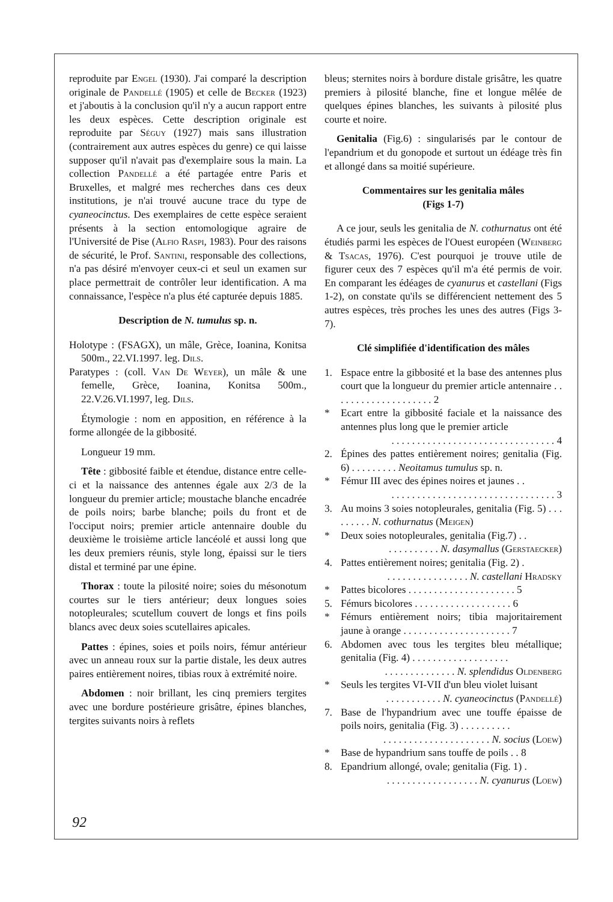reproduite par Engel (1930). J'ai comparé la description originale de Pandellé (1905) et celle de Becker (1923) et j'aboutis à la conclusion qu'il n'y a aucun rapport entre les deux espèces. Cette description originale est reproduite par Séguy (1927) mais sans illustration (contrairement aux autres espèces du genre) ce qui laisse supposer qu'il n'avait pas d'exemplaire sous la main. La collection Pandellé a été partagée entre Paris et Bruxelles, et malgré mes recherches dans ces deux institutions, je n'ai trouvé aucune trace du type de cyaneocinctus. Des exemplaires de cette espèce seraient présents à la section entomologique agraire de l'Université de Pise (Alfio Raspi, 1983). Pour des raisons de sécurité, le Prof. Santini, responsable des collections, n'a pas désiré m'envoyer ceux-ci et seul un examen sur place permettrait de contrôler leur identification. A ma connaissance, l'espèce n'a plus été capturée depuis 1885.
Description de N. tumulus sp. n.
Holotype : (FSAGX), un mâle, Grèce, Ioanina, Konitsa 500m., 22.VI.1997. leg. Dils.
Paratypes : (coll. Van De Weyer), un mâle & une femelle, Grèce, Ioanina, Konitsa 500m., 22.V.26.VI.1997, leg. Dils.
Étymologie : nom en apposition, en référence à la forme allongée de la gibbosité.
Longueur 19 mm.
Tête : gibbosité faible et étendue, distance entre celle-ci et la naissance des antennes égale aux 2/3 de la longueur du premier article; moustache blanche encadrée de poils noirs; barbe blanche; poils du front et de l'occiput noirs; premier article antennaire double du deuxième le troisième article lancéolé et aussi long que les deux premiers réunis, style long, épaissi sur le tiers distal et terminé par une épine.
Thorax : toute la pilosité noire; soies du mésonotum courtes sur le tiers antérieur; deux longues soies notopleurales; scutellum couvert de longs et fins poils blancs avec deux soies scutellaires apicales.
Pattes : épines, soies et poils noirs, fémur antérieur avec un anneau roux sur la partie distale, les deux autres paires entièrement noires, tibias roux à extrémité noire.
Abdomen : noir brillant, les cinq premiers tergites avec une bordure postérieure grisâtre, épines blanches, tergites suivants noirs à reflets
bleus; sternites noirs à bordure distale grisâtre, les quatre premiers à pilosité blanche, fine et longue mêlée de quelques épines blanches, les suivants à pilosité plus courte et noire.
Genitalia (Fig.6) : singularisés par le contour de l'epandrium et du gonopode et surtout un édéage très fin et allongé dans sa moitié supérieure.
Commentaires sur les genitalia mâles
(Figs 1-7)
A ce jour, seuls les genitalia de N. cothurnatus ont été étudiés parmi les espèces de l'Ouest européen (Weinberg & Tsacas, 1976). C'est pourquoi je trouve utile de figurer ceux des 7 espèces qu'il m'a été permis de voir. En comparant les édéages de cyanurus et castellani (Figs 1-2), on constate qu'ils se différencient nettement des 5 autres espèces, très proches les unes des autres (Figs 3-7).
Clé simplifiée d'identification des mâles
1. Espace entre la gibbosité et la base des antennes plus court que la longueur du premier article antennaire . . . . . . . . . . . . . . . . . . . . 2
* Ecart entre la gibbosité faciale et la naissance des antennes plus long que le premier article
. . . . . . . . . . . . . . . . . . . . . . . . . . . . . . . . 4
2. Épines des pattes entièrement noires; genitalia (Fig. 6) . . . . . . . . . Neoitamus tumulus sp. n.
* Fémur III avec des épines noires et jaunes . .
. . . . . . . . . . . . . . . . . . . . . . . . . . . . . . . . 3
3. Au moins 3 soies notopleurales, genitalia (Fig. 5) . . . . . . . . . N. cothurnatus (Meigen)
* Deux soies notopleurales, genitalia (Fig.7) . .
. . . . . . . . . . N. dasymallus (Gerstaecker)
4. Pattes entièrement noires; genitalia (Fig. 2) .
. . . . . . . . . . . . . . . . N. castellani Hradsky
* Pattes bicolores . . . . . . . . . . . . . . . . . . . . . 5
5. Fémurs bicolores . . . . . . . . . . . . . . . . . . . 6
* Fémurs entièrement noirs; tibia majoritairement jaune à orange . . . . . . . . . . . . . . . . . . . . . 7
6. Abdomen avec tous les tergites bleu métallique; genitalia (Fig. 4) . . . . . . . . . . . . . . . . . . .
. . . . . . . . . . . . . . N. splendidus Oldenberg
* Seuls les tergites VI-VII d'un bleu violet luisant
. . . . . . . . . . . N. cyaneocinctus (Pandellé)
7. Base de l'hypandrium avec une touffe épaisse de poils noirs, genitalia (Fig. 3) . . . . . . . . . .
. . . . . . . . . . . . . . . . . . . . . N. socius (Loew)
* Base de hypandrium sans touffe de poils . . 8
8. Epandrium allongé, ovale; genitalia (Fig. 1) .
. . . . . . . . . . . . . . . . . . N. cyanurus (Loew)
92